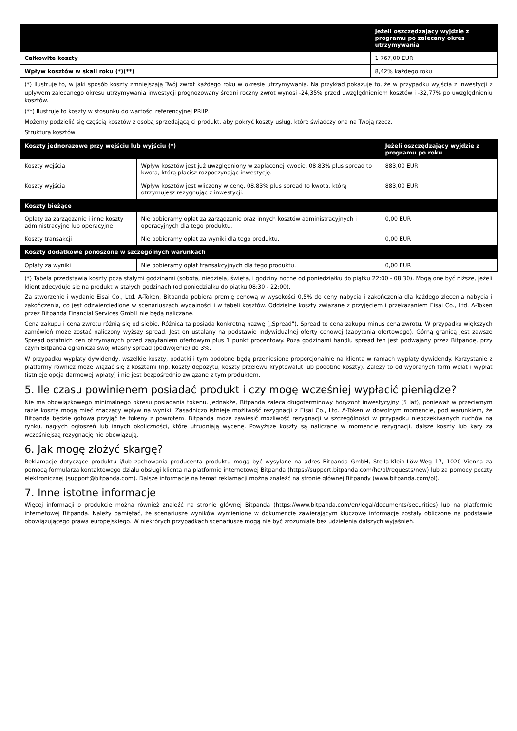| | Jeżeli oszczędzający wyjdzie z programu po zalecany okres utrzymywania |
| --- | --- |
| Całkowite koszty | 1 767,00 EUR |
| Wpływ kosztów w skali roku (*)(**) | 8,42% każdego roku |
(*) Ilustruje to, w jaki sposób koszty zmniejszają Twój zwrot każdego roku w okresie utrzymywania. Na przykład pokazuje to, że w przypadku wyjścia z inwestycji z upływem zalecanego okresu utrzymywania inwestycji prognozowany średni roczny zwrot wynosi -24,35% przed uwzględnieniem kosztów i -32,77% po uwzględnieniu kosztów.
(**) Ilustruje to koszty w stosunku do wartości referencyjnej PRIIP.
Możemy podzielić się częścią kosztów z osobą sprzedającą ci produkt, aby pokryć koszty usług, które świadczy ona na Twoją rzecz.
Struktura kosztów
| Koszty jednorazowe przy wejściu lub wyjściu (*) | | Jeżeli oszczędzający wyjdzie z programu po roku |
| --- | --- | --- |
| Koszty wejścia | Wpływ kosztów jest już uwzględniony w zapłaconej kwocie. 08.83% plus spread to kwota, którą płacisz rozpoczynając inwestycję. | 883,00 EUR |
| Koszty wyjścia | Wpływ kosztów jest wliczony w cenę. 08.83% plus spread to kwota, którą otrzymujesz rezygnując z inwestycji. | 883,00 EUR |
| Koszty bieżące | | |
| Opłaty za zarządzanie i inne koszty administracyjne lub operacyjne | Nie pobieramy opłat za zarządzanie oraz innych kosztów administracyjnych i operacyjnych dla tego produktu. | 0,00 EUR |
| Koszty transakcji | Nie pobieramy opłat za wyniki dla tego produktu. | 0,00 EUR |
| Koszty dodatkowe ponoszone w szczególnych warunkach | | |
| Opłaty za wyniki | Nie pobieramy opłat transakcyjnych dla tego produktu. | 0,00 EUR |
(*) Tabela przedstawia koszty poza stałymi godzinami (sobota, niedziela, święta, i godziny nocne od poniedziałku do piątku 22:00 - 08:30). Mogą one być niższe, jeżeli klient zdecyduje się na produkt w stałych godzinach (od poniedziałku do piątku 08:30 - 22:00).
Za stworzenie i wydanie Eisai Co., Ltd. A-Token, Bitpanda pobiera premię cenową w wysokości 0,5% do ceny nabycia i zakończenia dla każdego zlecenia nabycia i zakończenia, co jest odzwierciedlone w scenariuszach wydajności i w tabeli kosztów. Oddzielne koszty związane z przyjęciem i przekazaniem Eisai Co., Ltd. A-Token przez Bitpanda Financial Services GmbH nie będą naliczane.
Cena zakupu i cena zwrotu różnią się od siebie. Różnica ta posiada konkretną nazwę („Spread"). Spread to cena zakupu minus cena zwrotu. W przypadku większych zamówień może zostać naliczony wyższy spread. Jest on ustalany na podstawie indywidualnej oferty cenowej (zapytania ofertowego). Górną granicą jest zawsze Spread ostatnich cen otrzymanych przed zapytaniem ofertowym plus 1 punkt procentowy. Poza godzinami handlu spread ten jest podwajany przez Bitpandę, przy czym Bitpanda ogranicza swój własny spread (podwojenie) do 3%.
W przypadku wypłaty dywidendy, wszelkie koszty, podatki i tym podobne będą przeniesione proporcjonalnie na klienta w ramach wypłaty dywidendy. Korzystanie z platformy również może wiązać się z kosztami (np. koszty depozytu, koszty przelewu kryptowalut lub podobne koszty). Zależy to od wybranych form wpłat i wypłat (istnieje opcja darmowej wpłaty) i nie jest bezpośrednio związane z tym produktem.
5. Ile czasu powinienem posiadać produkt i czy mogę wcześniej wypłacić pieniądze?
Nie ma obowiązkowego minimalnego okresu posiadania tokenu. Jednakże, Bitpanda zaleca długoterminowy horyzont inwestycyjny (5 lat), ponieważ w przeciwnym razie koszty mogą mieć znaczący wpływ na wyniki. Zasadniczo istnieje możliwość rezygnacji z Eisai Co., Ltd. A-Token w dowolnym momencie, pod warunkiem, że Bitpanda będzie gotowa przyjąć te tokeny z powrotem. Bitpanda może zawiesić możliwość rezygnacji w szczególności w przypadku nieoczekiwanych ruchów na rynku, nagłych ogłoszeń lub innych okoliczności, które utrudniają wycenę. Powyższe koszty są naliczane w momencie rezygnacji, dalsze koszty lub kary za wcześniejszą rezygnację nie obowiązują.
6. Jak mogę złożyć skargę?
Reklamacje dotyczące produktu i/lub zachowania producenta produktu mogą być wysyłane na adres Bitpanda GmbH, Stella-Klein-Löw-Weg 17, 1020 Vienna za pomocą formularza kontaktowego działu obsługi klienta na platformie internetowej Bitpanda (https://support.bitpanda.com/hc/pl/requests/new) lub za pomocy poczty elektronicznej (support@bitpanda.com). Dalsze informacje na temat reklamacji można znaleźć na stronie głównej Bitpandy (www.bitpanda.com/pl).
7. Inne istotne informacje
Więcej informacji o produkcie można również znaleźć na stronie głównej Bitpanda (https://www.bitpanda.com/en/legal/documents/securities) lub na platformie internetowej Bitpanda. Należy pamiętać, że scenariusze wyników wymienione w dokumencie zawierającym kluczowe informacje zostały obliczone na podstawie obowiązującego prawa europejskiego. W niektórych przypadkach scenariusze mogą nie być zrozumiałe bez udzielenia dalszych wyjaśnień.